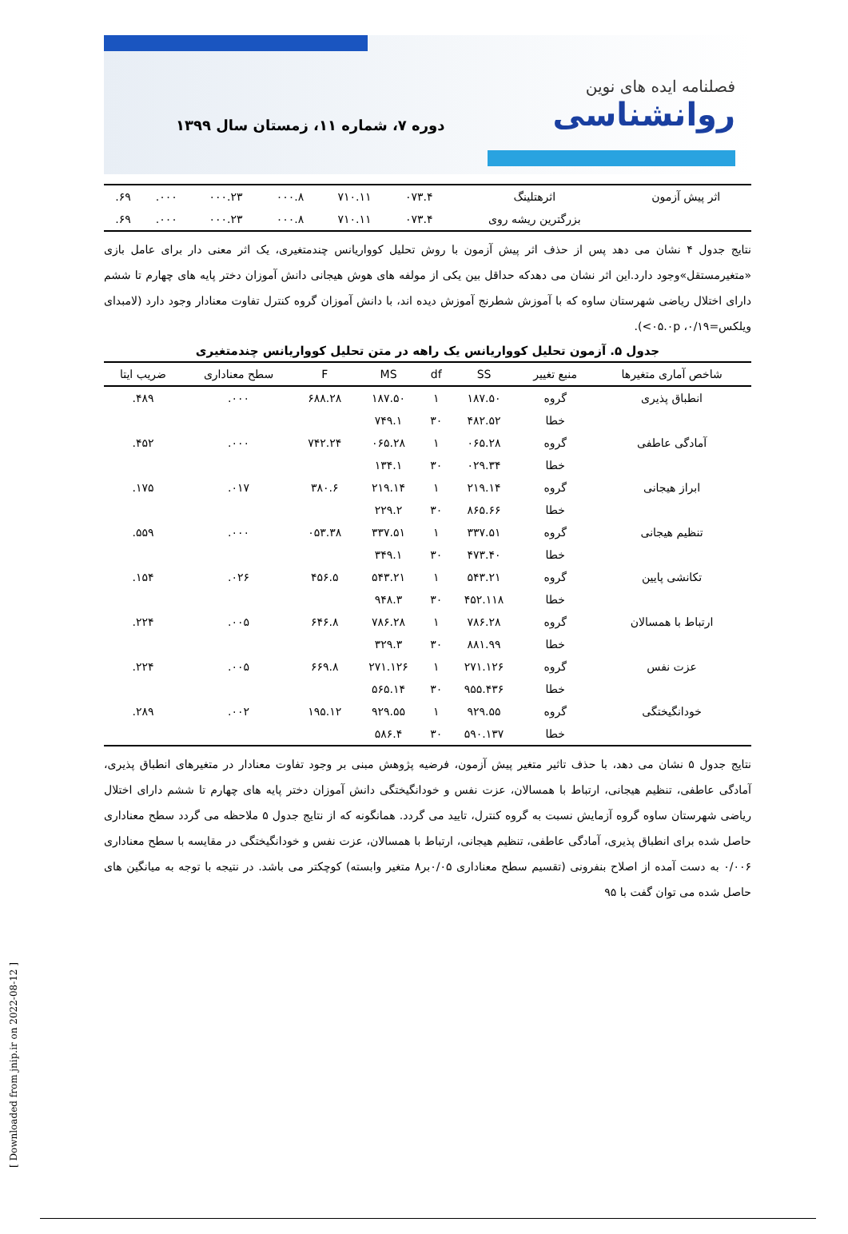فصلنامه ایده های نوین
روانشناسی
دوره ۷، شماره ۱۱، زمستان سال ۱۳۹۹
| اثر پیش آزمون | اثرهتلینگ | ۰۷۳.۴ | ۷۱۰.۱۱ | ۰۰۰.۸ | ۰۰۰.۲۳ | ۰۰۰. | ۶۹. |
| | بزرگترین ریشه روی | ۰۷۳.۴ | ۷۱۰.۱۱ | ۰۰۰.۸ | ۰۰۰.۲۳ | ۰۰۰. | ۶۹. |
نتایج جدول ۴ نشان می دهد پس از حذف اثر پیش آزمون با روش تحلیل کوواریانس چندمتغیری، یک اثر معنی دار برای عامل بازی «متغیرمستقل»وجود دارد.این اثر نشان می دهدکه حداقل بین یکی از مولفه های هوش هیجانی دانش آموزان دختر پایه های چهارم تا ششم دارای اختلال ریاضی شهرستان ساوه که با آموزش شطرنج آموزش دیده اند، با دانش آموزان گروه کنترل تفاوت معنادار وجود دارد (لامبدای ویلکس=۰/۱۹، ۰۵.۰p>).
جدول ۵. آزمون تحلیل کوواریانس یک راهه در متن تحلیل کوواریانس چندمتغیری
| شاخص آماری متغیرها | منبع تغییر | SS | df | MS | F | سطح معناداری | ضریب ایتا |
| --- | --- | --- | --- | --- | --- | --- | --- |
| انطباق پذیری | گروه | ۱۸۷.۵۰ | ۱ | ۱۸۷.۵۰ | ۶۸۸.۲۸ | ۰۰۰. | ۴۸۹. |
| | خطا | ۴۸۲.۵۲ | ۳۰ | ۷۴۹.۱ | | | |
| آمادگی عاطفی | گروه | ۰۶۵.۲۸ | ۱ | ۰۶۵.۲۸ | ۷۴۲.۲۴ | ۰۰۰. | ۴۵۲. |
| | خطا | ۰۲۹.۳۴ | ۳۰ | ۱۳۴.۱ | | | |
| ابراز هیجانی | گروه | ۲۱۹.۱۴ | ۱ | ۲۱۹.۱۴ | ۳۸۰.۶ | ۰۱۷. | ۱۷۵. |
| | خطا | ۸۶۵.۶۶ | ۳۰ | ۲۲۹.۲ | | | |
| تنظیم هیجانی | گروه | ۳۳۷.۵۱ | ۱ | ۳۳۷.۵۱ | ۰۵۳.۳۸ | ۰۰۰. | ۵۵۹. |
| | خطا | ۴۷۳.۴۰ | ۳۰ | ۳۴۹.۱ | | | |
| تکانشی پایین | گروه | ۵۴۳.۲۱ | ۱ | ۵۴۳.۲۱ | ۴۵۶.۵ | ۰۲۶. | ۱۵۴. |
| | خطا | ۴۵۲.۱۱۸ | ۳۰ | ۹۴۸.۳ | | | |
| ارتباط با همسالان | گروه | ۷۸۶.۲۸ | ۱ | ۷۸۶.۲۸ | ۶۴۶.۸ | ۰۰۵. | ۲۲۴. |
| | خطا | ۸۸۱.۹۹ | ۳۰ | ۳۲۹.۳ | | | |
| عزت نفس | گروه | ۲۷۱.۱۲۶ | ۱ | ۲۷۱.۱۲۶ | ۶۶۹.۸ | ۰۰۵. | ۲۲۴. |
| | خطا | ۹۵۵.۴۳۶ | ۳۰ | ۵۶۵.۱۴ | | | |
| خودانگیختگی | گروه | ۹۲۹.۵۵ | ۱ | ۹۲۹.۵۵ | ۱۹۵.۱۲ | ۰۰۲. | ۲۸۹. |
| | خطا | ۵۹۰.۱۳۷ | ۳۰ | ۵۸۶.۴ | | | |
نتایج جدول ۵ نشان می دهد، با حذف تاثیر متغیر پیش آزمون، فرضیه پژوهش مبنی بر وجود تفاوت معنادار در متغیرهای انطباق پذیری، آمادگی عاطفی، تنظیم هیجانی، ارتباط با همسالان، عزت نفس و خودانگیختگی دانش آموزان دختر پایه های چهارم تا ششم دارای اختلال ریاضی شهرستان ساوه گروه آزمایش نسبت به گروه کنترل، تایید می گردد. همانگونه که از نتایج جدول ۵ ملاحظه می گردد سطح معناداری حاصل شده برای انطباق پذیری، آمادگی عاطفی، تنظیم هیجانی، ارتباط با همسالان، عزت نفس و خودانگیختگی در مقایسه با سطح معناداری ۰/۰۰۶ به دست آمده از اصلاح بنفرونی (تقسیم سطح معناداری ۰/۰۵بر۸ متغیر وابسته) کوچکتر می باشد. در نتیجه با توجه به میانگین های حاصل شده می توان گفت با ۹۵
[ Downloaded from jnip.ir on 2022-08-12 ]